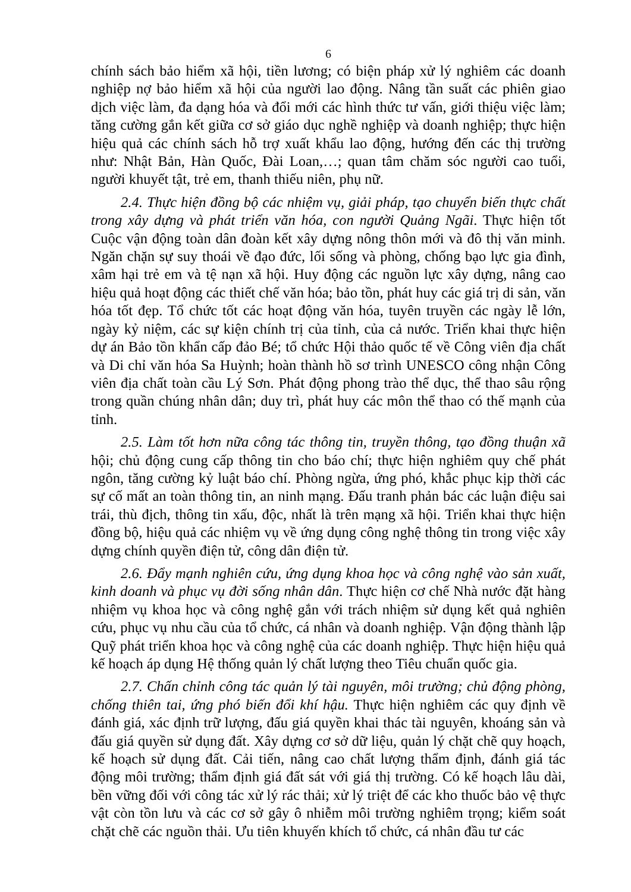6
chính sách bảo hiểm xã hội, tiền lương; có biện pháp xử lý nghiêm các doanh nghiệp nợ bảo hiểm xã hội của người lao động. Nâng tần suất các phiên giao dịch việc làm, đa dạng hóa và đổi mới các hình thức tư vấn, giới thiệu việc làm; tăng cường gắn kết giữa cơ sở giáo dục nghề nghiệp và doanh nghiệp; thực hiện hiệu quả các chính sách hỗ trợ xuất khẩu lao động, hướng đến các thị trường như: Nhật Bản, Hàn Quốc, Đài Loan,…; quan tâm chăm sóc người cao tuổi, người khuyết tật, trẻ em, thanh thiếu niên, phụ nữ.
2.4. Thực hiện đồng bộ các nhiệm vụ, giải pháp, tạo chuyển biến thực chất trong xây dựng và phát triển văn hóa, con người Quảng Ngãi. Thực hiện tốt Cuộc vận động toàn dân đoàn kết xây dựng nông thôn mới và đô thị văn minh. Ngăn chặn sự suy thoái về đạo đức, lối sống và phòng, chống bạo lực gia đình, xâm hại trẻ em và tệ nạn xã hội. Huy động các nguồn lực xây dựng, nâng cao hiệu quả hoạt động các thiết chế văn hóa; bảo tồn, phát huy các giá trị di sản, văn hóa tốt đẹp. Tổ chức tốt các hoạt động văn hóa, tuyên truyền các ngày lễ lớn, ngày kỷ niệm, các sự kiện chính trị của tỉnh, của cả nước. Triển khai thực hiện dự án Bảo tồn khẩn cấp đảo Bé; tổ chức Hội thảo quốc tế về Công viên địa chất và Di chỉ văn hóa Sa Huỳnh; hoàn thành hồ sơ trình UNESCO công nhận Công viên địa chất toàn cầu Lý Sơn. Phát động phong trào thể dục, thể thao sâu rộng trong quần chúng nhân dân; duy trì, phát huy các môn thể thao có thế mạnh của tỉnh.
2.5. Làm tốt hơn nữa công tác thông tin, truyền thông, tạo đồng thuận xã hội; chủ động cung cấp thông tin cho báo chí; thực hiện nghiêm quy chế phát ngôn, tăng cường kỷ luật báo chí. Phòng ngừa, ứng phó, khắc phục kịp thời các sự cố mất an toàn thông tin, an ninh mạng. Đấu tranh phản bác các luận điệu sai trái, thù địch, thông tin xấu, độc, nhất là trên mạng xã hội. Triển khai thực hiện đồng bộ, hiệu quả các nhiệm vụ về ứng dụng công nghệ thông tin trong việc xây dựng chính quyền điện tử, công dân điện tử.
2.6. Đẩy mạnh nghiên cứu, ứng dụng khoa học và công nghệ vào sản xuất, kinh doanh và phục vụ đời sống nhân dân. Thực hiện cơ chế Nhà nước đặt hàng nhiệm vụ khoa học và công nghệ gắn với trách nhiệm sử dụng kết quả nghiên cứu, phục vụ nhu cầu của tổ chức, cá nhân và doanh nghiệp. Vận động thành lập Quỹ phát triển khoa học và công nghệ của các doanh nghiệp. Thực hiện hiệu quả kế hoạch áp dụng Hệ thống quản lý chất lượng theo Tiêu chuẩn quốc gia.
2.7. Chấn chỉnh công tác quản lý tài nguyên, môi trường; chủ động phòng, chống thiên tai, ứng phó biến đổi khí hậu. Thực hiện nghiêm các quy định về đánh giá, xác định trữ lượng, đấu giá quyền khai thác tài nguyên, khoáng sản và đấu giá quyền sử dụng đất. Xây dựng cơ sở dữ liệu, quản lý chặt chẽ quy hoạch, kế hoạch sử dụng đất. Cải tiến, nâng cao chất lượng thẩm định, đánh giá tác động môi trường; thẩm định giá đất sát với giá thị trường. Có kế hoạch lâu dài, bền vững đối với công tác xử lý rác thải; xử lý triệt để các kho thuốc bảo vệ thực vật còn tồn lưu và các cơ sở gây ô nhiễm môi trường nghiêm trọng; kiểm soát chặt chẽ các nguồn thải. Ưu tiên khuyến khích tổ chức, cá nhân đầu tư các